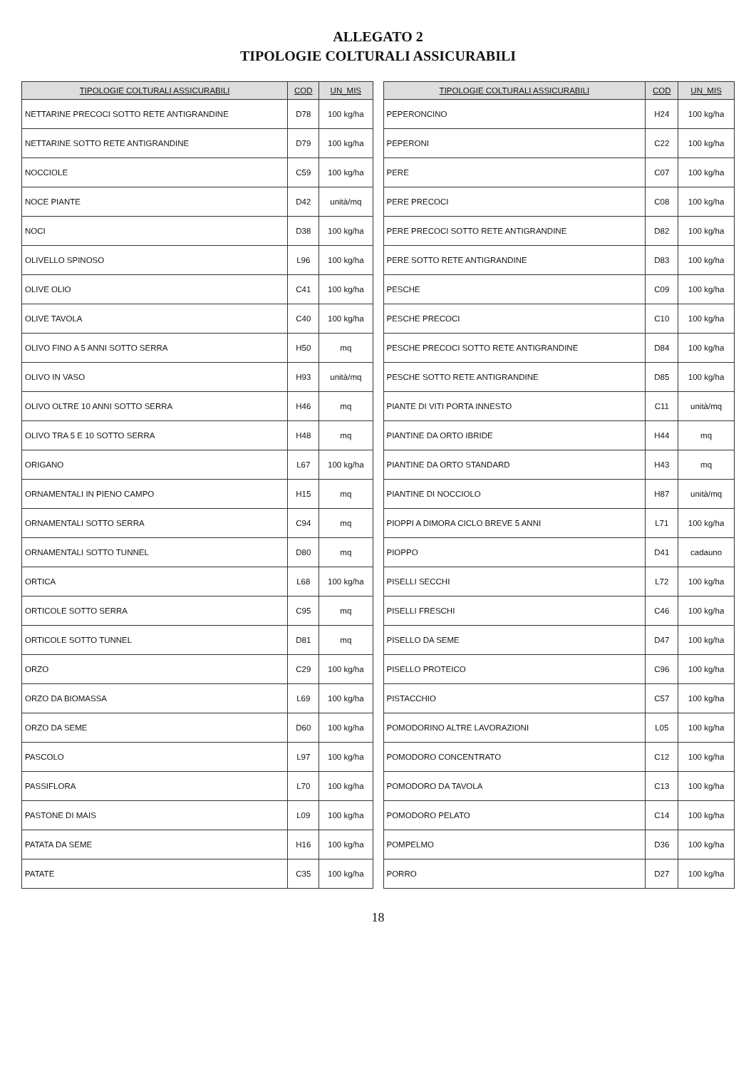ALLEGATO 2
TIPOLOGIE COLTURALI ASSICURABILI
| TIPOLOGIE COLTURALI ASSICURABILI | COD | UN_MIS |
| --- | --- | --- |
| NETTARINE PRECOCI SOTTO RETE ANTIGRANDINE | D78 | 100 kg/ha |
| NETTARINE SOTTO RETE ANTIGRANDINE | D79 | 100 kg/ha |
| NOCCIOLE | C59 | 100 kg/ha |
| NOCE PIANTE | D42 | unità/mq |
| NOCI | D38 | 100 kg/ha |
| OLIVELLO SPINOSO | L96 | 100 kg/ha |
| OLIVE OLIO | C41 | 100 kg/ha |
| OLIVE TAVOLA | C40 | 100 kg/ha |
| OLIVO FINO A 5 ANNI SOTTO SERRA | H50 | mq |
| OLIVO IN VASO | H93 | unità/mq |
| OLIVO OLTRE 10 ANNI SOTTO SERRA | H46 | mq |
| OLIVO TRA 5 E 10 SOTTO SERRA | H48 | mq |
| ORIGANO | L67 | 100 kg/ha |
| ORNAMENTALI IN PIENO CAMPO | H15 | mq |
| ORNAMENTALI SOTTO SERRA | C94 | mq |
| ORNAMENTALI SOTTO TUNNEL | D80 | mq |
| ORTICA | L68 | 100 kg/ha |
| ORTICOLE SOTTO SERRA | C95 | mq |
| ORTICOLE SOTTO TUNNEL | D81 | mq |
| ORZO | C29 | 100 kg/ha |
| ORZO DA BIOMASSA | L69 | 100 kg/ha |
| ORZO DA SEME | D60 | 100 kg/ha |
| PASCOLO | L97 | 100 kg/ha |
| PASSIFLORA | L70 | 100 kg/ha |
| PASTONE DI MAIS | L09 | 100 kg/ha |
| PATATA DA SEME | H16 | 100 kg/ha |
| PATATE | C35 | 100 kg/ha |
| TIPOLOGIE COLTURALI ASSICURABILI | COD | UN_MIS |
| --- | --- | --- |
| PEPERONCINO | H24 | 100 kg/ha |
| PEPERONI | C22 | 100 kg/ha |
| PERE | C07 | 100 kg/ha |
| PERE PRECOCI | C08 | 100 kg/ha |
| PERE PRECOCI SOTTO RETE ANTIGRANDINE | D82 | 100 kg/ha |
| PERE SOTTO RETE ANTIGRANDINE | D83 | 100 kg/ha |
| PESCHE | C09 | 100 kg/ha |
| PESCHE PRECOCI | C10 | 100 kg/ha |
| PESCHE PRECOCI SOTTO RETE ANTIGRANDINE | D84 | 100 kg/ha |
| PESCHE SOTTO RETE ANTIGRANDINE | D85 | 100 kg/ha |
| PIANTE DI VITI PORTA INNESTO | C11 | unità/mq |
| PIANTINE DA ORTO IBRIDE | H44 | mq |
| PIANTINE DA ORTO STANDARD | H43 | mq |
| PIANTINE DI NOCCIOLO | H87 | unità/mq |
| PIOPPI A DIMORA CICLO BREVE 5 ANNI | L71 | 100 kg/ha |
| PIOPPO | D41 | cadauno |
| PISELLI SECCHI | L72 | 100 kg/ha |
| PISELLI FRESCHI | C46 | 100 kg/ha |
| PISELLO DA SEME | D47 | 100 kg/ha |
| PISELLO PROTEICO | C96 | 100 kg/ha |
| PISTACCHIO | C57 | 100 kg/ha |
| POMODORINO ALTRE LAVORAZIONI | L05 | 100 kg/ha |
| POMODORO CONCENTRATO | C12 | 100 kg/ha |
| POMODORO DA TAVOLA | C13 | 100 kg/ha |
| POMODORO PELATO | C14 | 100 kg/ha |
| POMPELMO | D36 | 100 kg/ha |
| PORRO | D27 | 100 kg/ha |
18